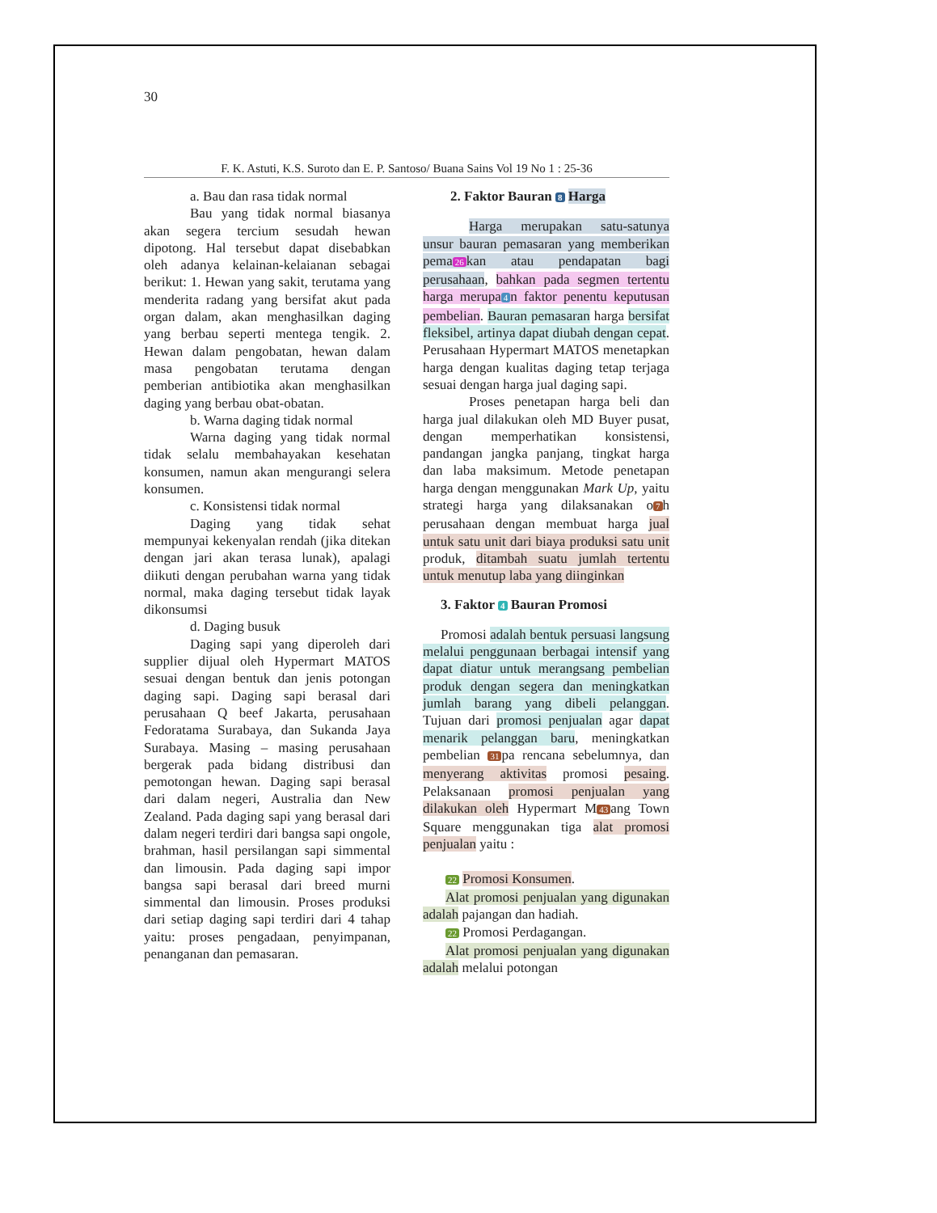30
F. K. Astuti, K.S. Suroto dan E. P. Santoso/ Buana Sains Vol 19 No 1 : 25-36
a. Bau dan rasa tidak normal
Bau yang tidak normal biasanya akan segera tercium sesudah hewan dipotong. Hal tersebut dapat disebabkan oleh adanya kelainan-kelaianan sebagai berikut: 1. Hewan yang sakit, terutama yang menderita radang yang bersifat akut pada organ dalam, akan menghasilkan daging yang berbau seperti mentega tengik. 2. Hewan dalam pengobatan, hewan dalam masa pengobatan terutama dengan pemberian antibiotika akan menghasilkan daging yang berbau obat-obatan.
b. Warna daging tidak normal
Warna daging yang tidak normal tidak selalu membahayakan kesehatan konsumen, namun akan mengurangi selera konsumen.
c. Konsistensi tidak normal
Daging yang tidak sehat mempunyai kekenyalan rendah (jika ditekan dengan jari akan terasa lunak), apalagi diikuti dengan perubahan warna yang tidak normal, maka daging tersebut tidak layak dikonsumsi
d. Daging busuk
Daging sapi yang diperoleh dari supplier dijual oleh Hypermart MATOS sesuai dengan bentuk dan jenis potongan daging sapi. Daging sapi berasal dari perusahaan Q beef Jakarta, perusahaan Fedoratama Surabaya, dan Sukanda Jaya Surabaya. Masing – masing perusahaan bergerak pada bidang distribusi dan pemotongan hewan. Daging sapi berasal dari dalam negeri, Australia dan New Zealand. Pada daging sapi yang berasal dari dalam negeri terdiri dari bangsa sapi ongole, brahman, hasil persilangan sapi simmental dan limousin. Pada daging sapi impor bangsa sapi berasal dari breed murni simmental dan limousin. Proses produksi dari setiap daging sapi terdiri dari 4 tahap yaitu: proses pengadaan, penyimpanan, penanganan dan pemasaran.
2. Faktor Bauran 8 Harga
Harga merupakan satu-satunya unsur bauran pemasaran yang memberikan pema 26 kan atau pendapatan bagi perusahaan, bahkan pada segmen tertentu harga merupa 4 n faktor penentu keputusan pembelian. Bauran pemasaran harga bersifat fleksibel, artinya dapat diubah dengan cepat. Perusahaan Hypermart MATOS menetapkan harga dengan kualitas daging tetap terjaga sesuai dengan harga jual daging sapi.
Proses penetapan harga beli dan harga jual dilakukan oleh MD Buyer pusat, dengan memperhatikan konsistensi, pandangan jangka panjang, tingkat harga dan laba maksimum. Metode penetapan harga dengan menggunakan Mark Up, yaitu strategi harga yang dilaksanakan o 7 h perusahaan dengan membuat harga jual untuk satu unit dari biaya produksi satu unit produk, ditambah suatu jumlah tertentu untuk menutup laba yang diinginkan
3. Faktor 4 Bauran Promosi
Promosi adalah bentuk persuasi langsung melalui penggunaan berbagai intensif yang dapat diatur untuk merangsang pembelian produk dengan segera dan meningkatkan jumlah barang yang dibeli pelanggan. Tujuan dari promosi penjualan agar dapat menarik pelanggan baru, meningkatkan pembelian 31 pa rencana sebelumnya, dan menyerang aktivitas promosi pesaing. Pelaksanaan promosi penjualan yang dilakukan oleh Hypermart M 43 ang Town Square menggunakan tiga alat promosi penjualan yaitu :
22 Promosi Konsumen.
Alat promosi penjualan yang digunakan adalah pajangan dan hadiah.
22 Promosi Perdagangan.
Alat promosi penjualan yang digunakan adalah melalui potongan